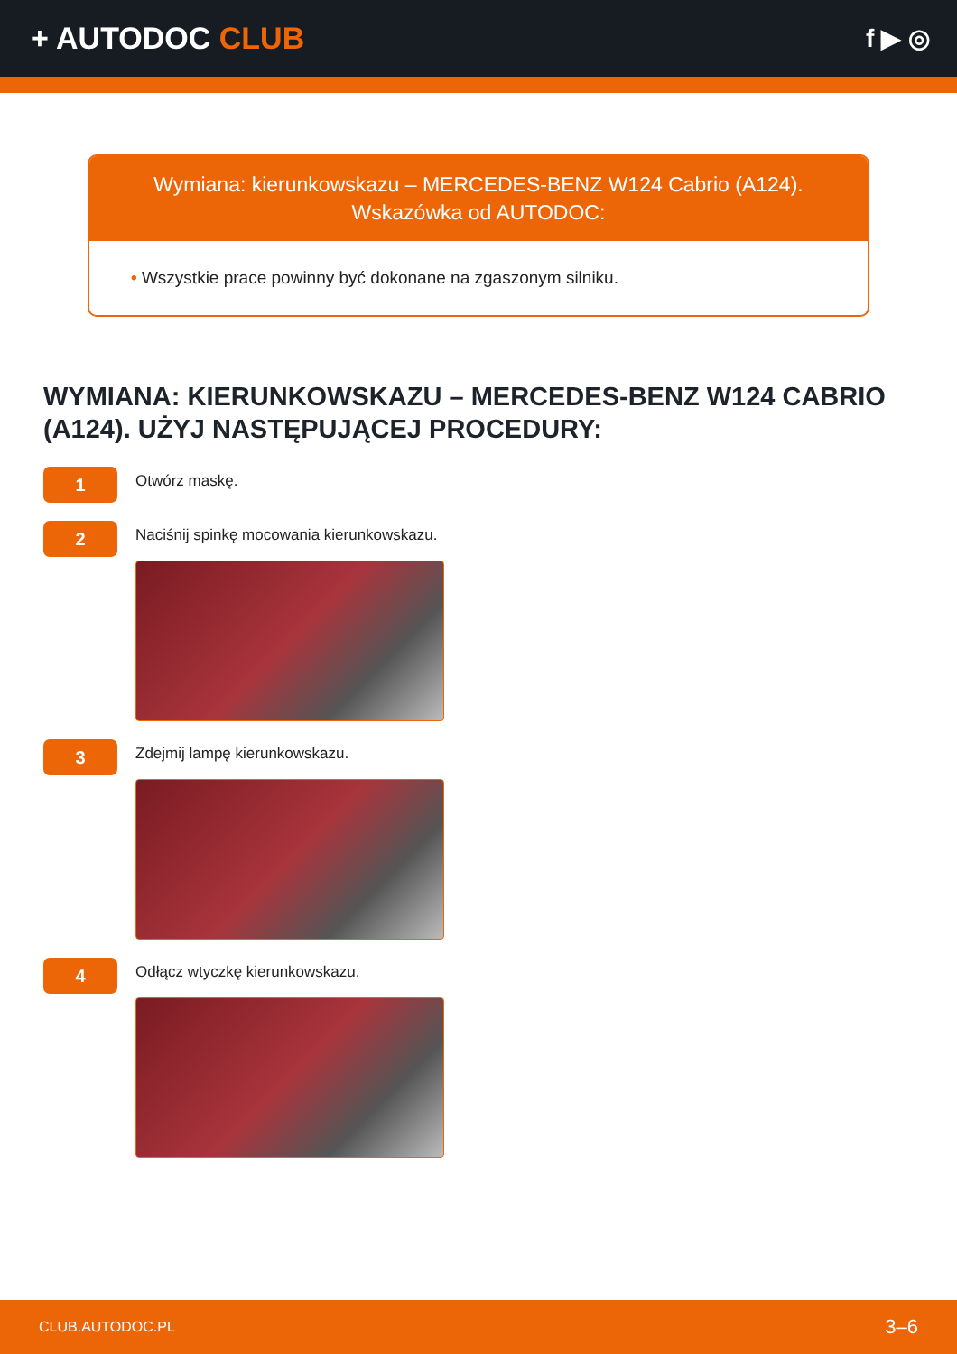+ AUTODOC CLUB
f ▶ ◎
Wymiana: kierunkowskazu – MERCEDES-BENZ W124 Cabrio (A124).
Wskazówka od AUTODOC:
• Wszystkie prace powinny być dokonane na zgaszonym silniku.
WYMIANA: KIERUNKOWSKAZU – MERCEDES-BENZ W124 CABRIO (A124). UŻYJ NASTĘPUJĄCEJ PROCEDURY:
1
Otwórz maskę.
2
Naciśnij spinkę mocowania kierunkowskazu.
3
Zdejmij lampę kierunkowskazu.
4
Odłącz wtyczkę kierunkowskazu.
CLUB.AUTODOC.PL 3–6